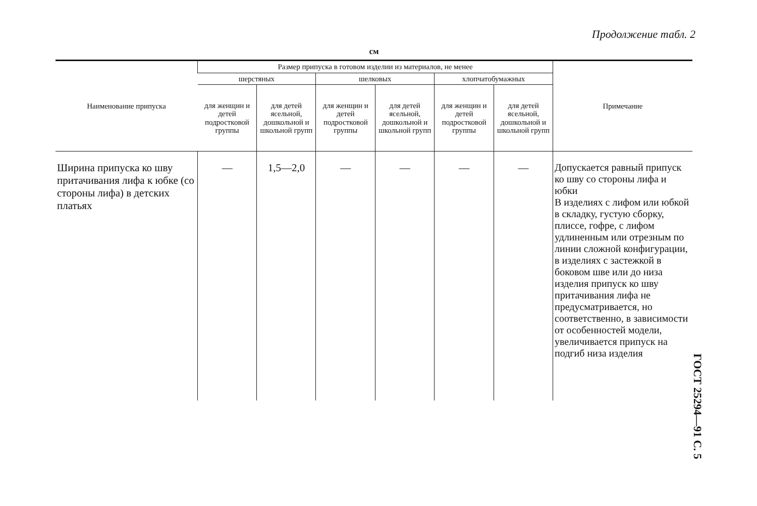Продолжение табл. 2
см
| Наименование припуска | Размер припуска в готовом изделии из материалов, не менее | | | | | | Примечание |
| --- | --- | --- | --- | --- | --- | --- | --- |
| | шерстяных | | шелковых | | хлопчатобумажных | | |
| | для женщин и детей подростковой группы | для детей ясельной, дошкольной и школьной групп | для женщин и детей подростковой группы | для детей ясельной, дошкольной и школьной групп | для женщин и детей подростковой группы | для детей ясельной, дошкольной и школьной групп | |
| Ширина припуска ко шву притачивания лифа к юбке (со стороны лифа) в детских платьях | — | 1,5—2,0 | — | — | — | — | Допускается равный припуск ко шву со стороны лифа и юбки В изделиях с лифом или юбкой в складку, густую сборку, плиссе, гофре, с лифом удлиненным или отрезным по линии сложной конфигурации, в изделиях с застежкой в боковом шве или до низа изделия припуск ко шву притачивания лифа не предусматривается, но соответственно, в зависимости от особенностей модели, увеличивается припуск на подгиб низа изделия |
ГОСТ 25294—91 С. 5